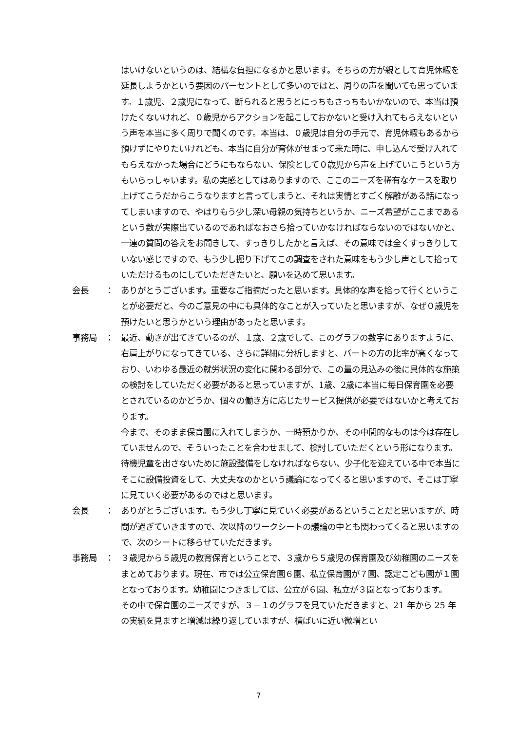はいけないというのは、結構な負担になるかと思います。そちらの方が親として育児休暇を延長しようかという要因のパーセントとして多いのではと、周りの声を聞いても思っています。１歳児、２歳児になって、断られると思うとにっちもさっちもいかないので、本当は預けたくないけれど、０歳児からアクションを起こしておかないと受け入れてもらえないという声を本当に多く周りで聞くのです。本当は、０歳児は自分の手元で、育児休暇もあるから預けずにやりたいけれども、本当に自分が育休がせまって来た時に、申し込んで受け入れてもらえなかった場合にどうにもならない、保険として０歳児から声を上げていこうという方もいらっしゃいます。私の実感としてはありますので、ここのニーズを稀有なケースを取り上げてこうだからこうなりますと言ってしまうと、それは実情とすごく解離がある話になってしまいますので、やはりもう少し深い母親の気持ちというか、ニーズ希望がここまであるという数が実際出ているのであればなおさら拾っていかなければならないのではないかと、一連の質問の答えをお聞きして、すっきりしたかと言えば、その意味では全くすっきりしていない感じですので、もう少し掘り下げてこの調査をされた意味をもう少し声として拾っていただけるものにしていただきたいと、願いを込めて思います。
会長　　： ありがとうございます。重要なご指摘だったと思います。具体的な声を拾って行くということが必要だと、今のご意見の中にも具体的なことが入っていたと思いますが、なぜ０歳児を預けたいと思うかという理由があったと思います。
事務局　： 最近、動きが出てきているのが、１歳、２歳でして、このグラフの数字にありますように、右肩上がりになってきている、さらに詳細に分析しますと、パートの方の比率が高くなっており、いわゆる最近の就労状況の変化に関わる部分で、この量の見込みの後に具体的な施策の検討をしていただく必要があると思っていますが、1歳、2歳に本当に毎日保育園を必要とされているのかどうか、個々の働き方に応じたサービス提供が必要ではないかと考えております。
今まで、そのまま保育園に入れてしまうか、一時預かりか、その中間的なものは今は存在していませんので、そういったことを合わせまして、検討していただくという形になります。待機児童を出さないために施設整備をしなければならない、少子化を迎えている中で本当にそこに設備投資をして、大丈夫なのかという議論になってくると思いますので、そこは丁寧に見ていく必要があるのではと思います。
会長　　： ありがとうございます。もう少し丁寧に見ていく必要があるということだと思いますが、時間が過ぎていきますので、次以降のワークシートの議論の中とも関わってくると思いますので、次のシートに移らせていただきます。
事務局　： ３歳児から５歳児の教育保育ということで、３歳から５歳児の保育園及び幼稚園のニーズをまとめております。現在、市では公立保育園６園、私立保育園が７園、認定こども園が１園となっております。幼稚園につきましては、公立が６園、私立が３園となっております。
その中で保育園のニーズですが、３－１のグラフを見ていただきますと、21 年から 25 年の実績を見ますと増減は繰り返していますが、横ばいに近い微増とい
7